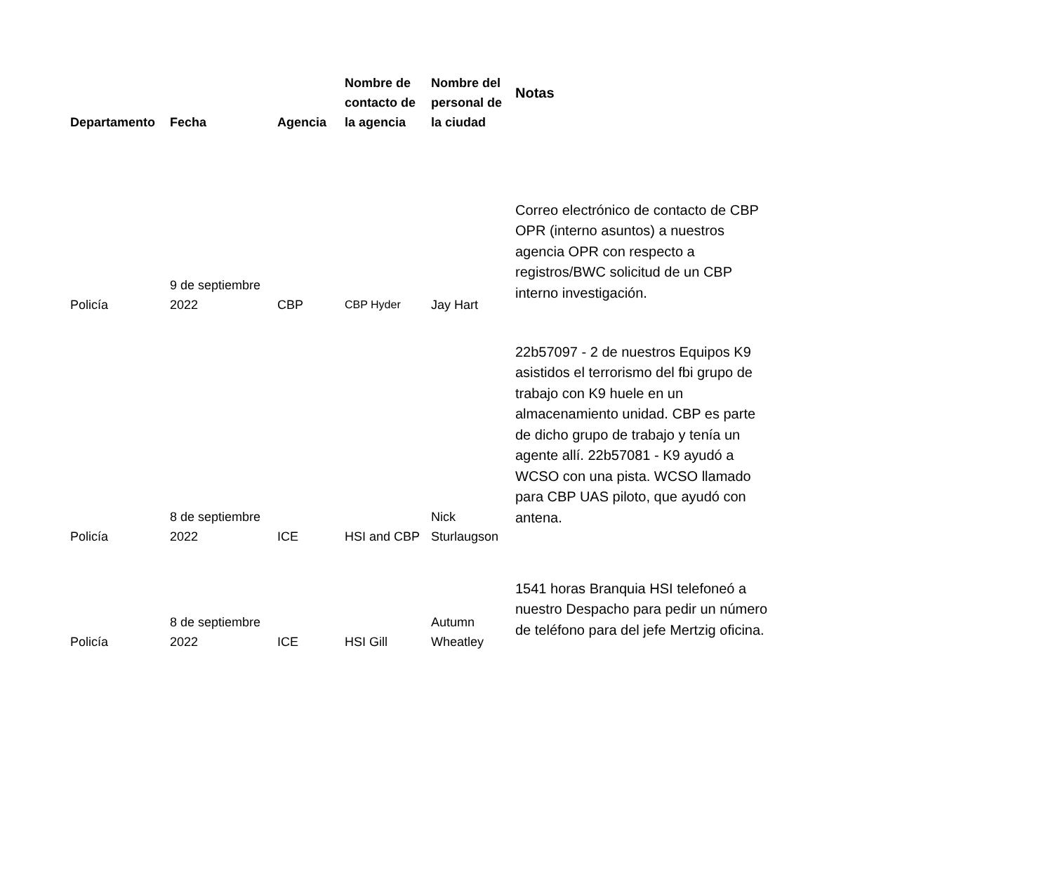| Departamento | Fecha | Agencia | Nombre de contacto de la agencia | Nombre del personal de la ciudad | Notas |
| --- | --- | --- | --- | --- | --- |
| Policía | 9 de septiembre 2022 | CBP | CBP Hyder | Jay Hart | Correo electrónico de contacto de CBP OPR (interno asuntos) a nuestros agencia OPR con respecto a registros/BWC solicitud de un CBP interno investigación. |
| Policía | 8 de septiembre 2022 | ICE | HSI and CBP | Nick Sturlaugson | 22b57097 - 2 de nuestros Equipos K9 asistidos el terrorismo del fbi grupo de trabajo con K9 huele en un almacenamiento unidad. CBP es parte de dicho grupo de trabajo y tenía un agente allí. 22b57081 - K9 ayudó a WCSO con una pista. WCSO llamado para CBP UAS piloto, que ayudó con antena. |
| Policía | 8 de septiembre 2022 | ICE | HSI Gill | Autumn Wheatley | 1541 horas Branquia HSI telefoneó a nuestro Despacho para pedir un número de teléfono para del jefe Mertzig oficina. |